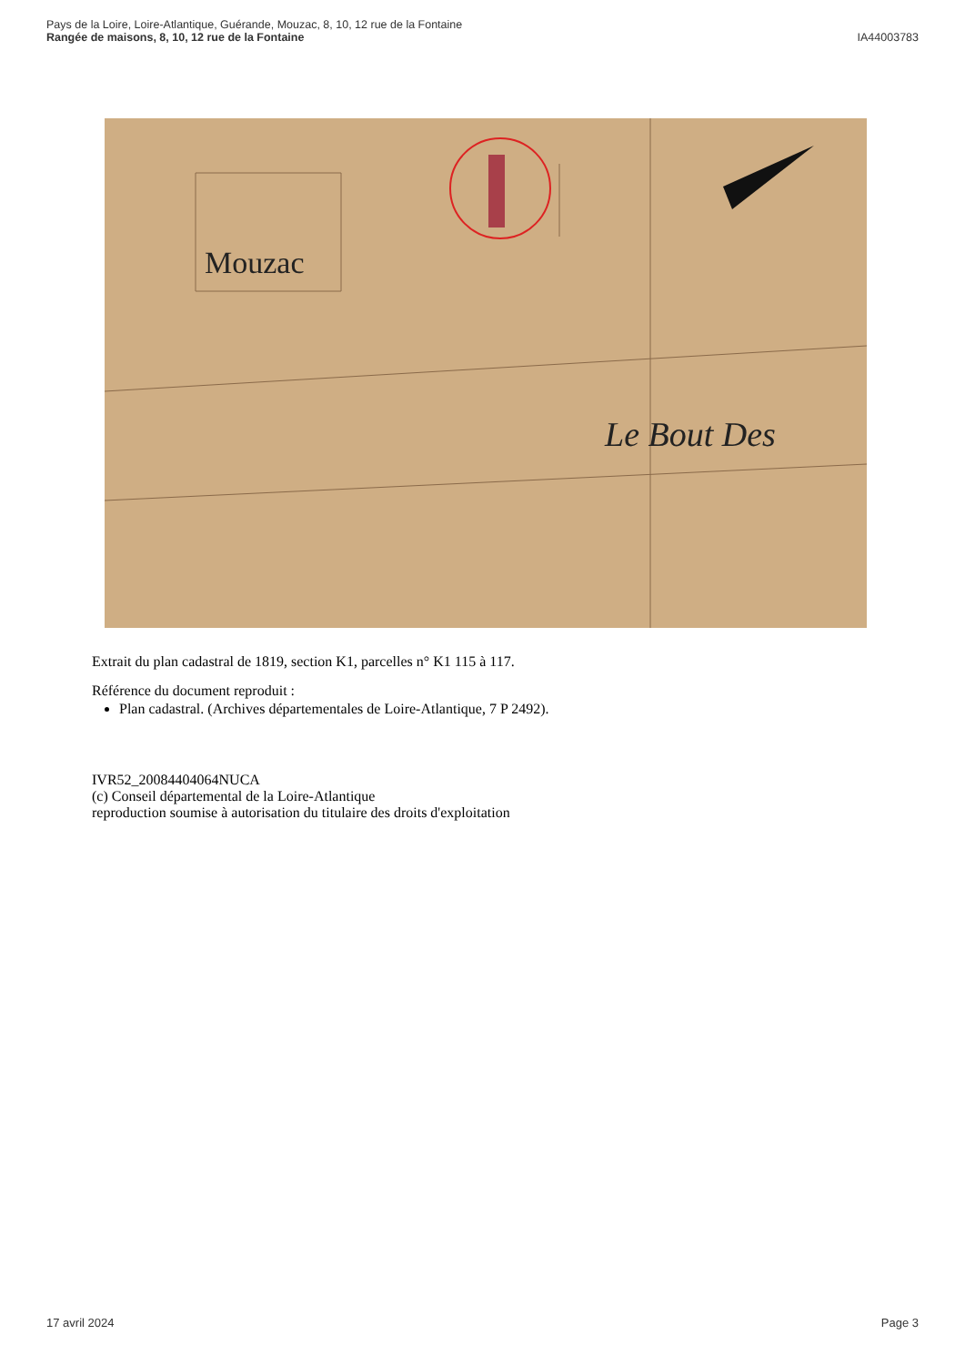Pays de la Loire, Loire-Atlantique, Guérande, Mouzac, 8, 10, 12 rue de la Fontaine
Rangée de maisons, 8, 10, 12 rue de la Fontaine IA44003783
Mouzac
Le Bout Des
Extrait du plan cadastral de 1819, section K1, parcelles n° K1 115 à 117.
Référence du document reproduit :
Plan cadastral. (Archives départementales de Loire-Atlantique, 7 P 2492).
IVR52_20084404064NUCA
(c) Conseil départemental de la Loire-Atlantique
reproduction soumise à autorisation du titulaire des droits d'exploitation
17 avril 2024 Page 3